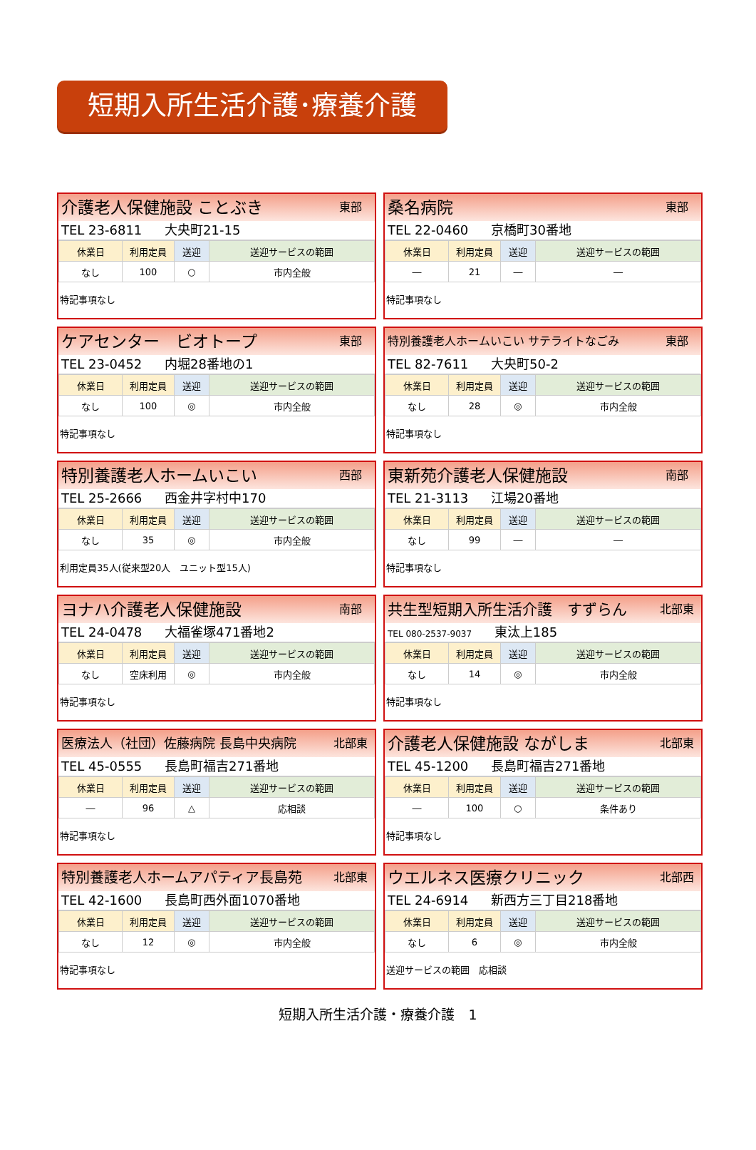短期入所生活介護･療養介護
介護老人保健施設 ことぶき 東部
TEL 23-6811 大央町21-15
| 休業日 | 利用定員 | 送迎 | 送迎サービスの範囲 |
| --- | --- | --- | --- |
| なし | 100 | ○ | 市内全般 |
特記事項なし
桑名病院 東部
TEL 22-0460 京橋町30番地
| 休業日 | 利用定員 | 送迎 | 送迎サービスの範囲 |
| --- | --- | --- | --- |
| ― | 21 | ― | ― |
特記事項なし
ケアセンター　ビオトープ 東部
TEL 23-0452 内堀28番地の1
| 休業日 | 利用定員 | 送迎 | 送迎サービスの範囲 |
| --- | --- | --- | --- |
| なし | 100 | ◎ | 市内全般 |
特記事項なし
特別養護老人ホームいこい サテライトなごみ 東部
TEL 82-7611 大央町50-2
| 休業日 | 利用定員 | 送迎 | 送迎サービスの範囲 |
| --- | --- | --- | --- |
| なし | 28 | ◎ | 市内全般 |
特記事項なし
特別養護老人ホームいこい 西部
TEL 25-2666 西金井字村中170
| 休業日 | 利用定員 | 送迎 | 送迎サービスの範囲 |
| --- | --- | --- | --- |
| なし | 35 | ◎ | 市内全般 |
利用定員35人(従来型20人　ユニット型15人)
東新苑介護老人保健施設 南部
TEL 21-3113 江場20番地
| 休業日 | 利用定員 | 送迎 | 送迎サービスの範囲 |
| --- | --- | --- | --- |
| なし | 99 | ― | ― |
特記事項なし
ヨナハ介護老人保健施設 南部
TEL 24-0478 大福雀塚471番地2
| 休業日 | 利用定員 | 送迎 | 送迎サービスの範囲 |
| --- | --- | --- | --- |
| なし | 空床利用 | ◎ | 市内全般 |
特記事項なし
共生型短期入所生活介護　すずらん 北部東
TEL 080-2537-9037 東汰上185
| 休業日 | 利用定員 | 送迎 | 送迎サービスの範囲 |
| --- | --- | --- | --- |
| なし | 14 | ◎ | 市内全般 |
特記事項なし
医療法人（社団）佐藤病院 長島中央病院 北部東
TEL 45-0555 長島町福吉271番地
| 休業日 | 利用定員 | 送迎 | 送迎サービスの範囲 |
| --- | --- | --- | --- |
| ― | 96 | △ | 応相談 |
特記事項なし
介護老人保健施設 ながしま 北部東
TEL 45-1200 長島町福吉271番地
| 休業日 | 利用定員 | 送迎 | 送迎サービスの範囲 |
| --- | --- | --- | --- |
| ― | 100 | ○ | 条件あり |
特記事項なし
特別養護老人ホームアパティア長島苑 北部東
TEL 42-1600 長島町西外面1070番地
| 休業日 | 利用定員 | 送迎 | 送迎サービスの範囲 |
| --- | --- | --- | --- |
| なし | 12 | ◎ | 市内全般 |
特記事項なし
ウエルネス医療クリニック 北部西
TEL 24-6914 新西方三丁目218番地
| 休業日 | 利用定員 | 送迎 | 送迎サービスの範囲 |
| --- | --- | --- | --- |
| なし | 6 | ◎ | 市内全般 |
送迎サービスの範囲　応相談
短期入所生活介護・療養介護　1